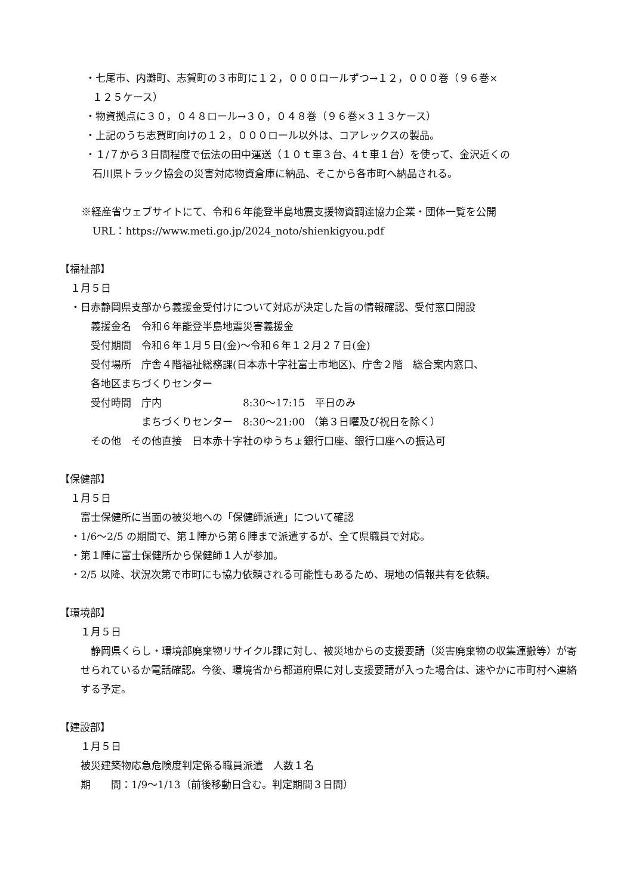・七尾市、内灘町、志賀町の３市町に１２，０００ロールずつ→１２，０００巻（９６巻×
１２５ケース）
・物資拠点に３０，０４８ロール→３０，０４８巻（９６巻×３１３ケース）
・上記のうち志賀町向けの１２，０００ロール以外は、コアレックスの製品。
・１/７から３日間程度で伝法の田中運送（１０ｔ車３台、4ｔ車１台）を使って、金沢近くの
石川県トラック協会の災害対応物資倉庫に納品、そこから各市町へ納品される。
※経産省ウェブサイトにて、令和６年能登半島地震支援物資調達協力企業・団体一覧を公開
URL：https://www.meti.go.jp/2024_noto/shienkigyou.pdf
【福祉部】
１月５日
・日赤静岡県支部から義援金受付けについて対応が決定した旨の情報確認、受付窓口開設
義援金名　令和６年能登半島地震災害義援金
受付期間　令和６年１月５日(金)～令和６年１２月２７日(金)
受付場所　庁舎４階福祉総務課(日本赤十字社富士市地区)、庁舎２階　総合案内窓口、
各地区まちづくりセンター
受付時間　庁内　　　　　　　　8:30～17:15　平日のみ
　　　　　まちづくりセンター　8:30～21:00 （第３日曜及び祝日を除く）
その他　その他直接　日本赤十字社のゆうちょ銀行口座、銀行口座への振込可
【保健部】
１月５日
富士保健所に当面の被災地への「保健師派遣」について確認
・1/6～2/5 の期間で、第１陣から第６陣まで派遣するが、全て県職員で対応。
・第１陣に富士保健所から保健師１人が参加。
・2/5 以降、状況次第で市町にも協力依頼される可能性もあるため、現地の情報共有を依頼。
【環境部】
１月５日
　静岡県くらし・環境部廃棄物リサイクル課に対し、被災地からの支援要請（災害廃棄物の収集運搬等）が寄せられているか電話確認。今後、環境省から都道府県に対し支援要請が入った場合は、速やかに市町村へ連絡する予定。
【建設部】
１月５日
被災建築物応急危険度判定係る職員派遣　人数１名
期　　間：1/9～1/13（前後移動日含む。判定期間３日間）